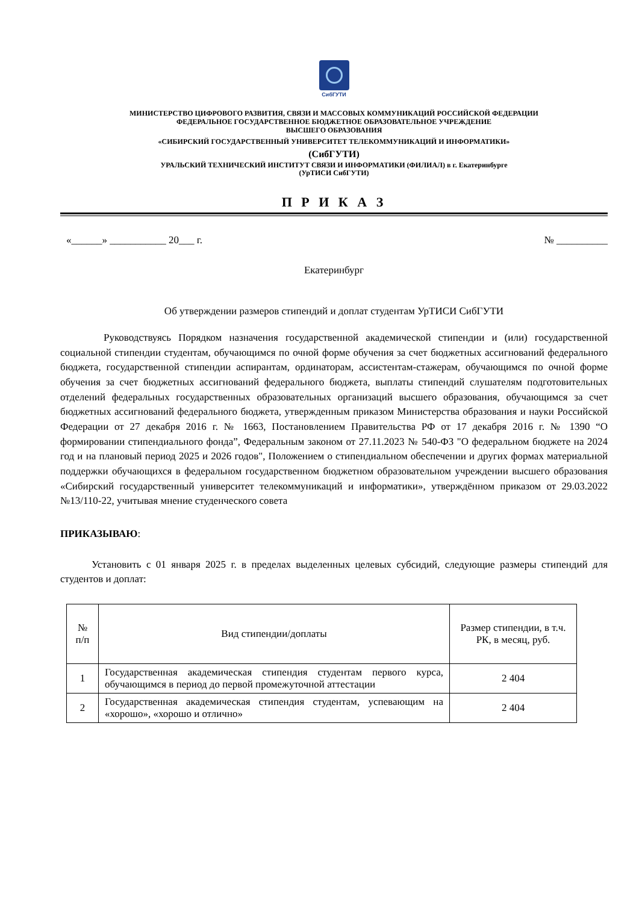СибГУТИ
МИНИСТЕРСТВО ЦИФРОВОГО РАЗВИТИЯ, СВЯЗИ И МАССОВЫХ КОММУНИКАЦИЙ РОССИЙСКОЙ ФЕДЕРАЦИИ
ФЕДЕРАЛЬНОЕ ГОСУДАРСТВЕННОЕ БЮДЖЕТНОЕ ОБРАЗОВАТЕЛЬНОЕ УЧРЕЖДЕНИЕ
ВЫСШЕГО ОБРАЗОВАНИЯ
«СИБИРСКИЙ ГОСУДАРСТВЕННЫЙ УНИВЕРСИТЕТ ТЕЛЕКОММУНИКАЦИЙ И ИНФОРМАТИКИ»
(СибГУТИ)
УРАЛЬСКИЙ ТЕХНИЧЕСКИЙ ИНСТИТУТ СВЯЗИ И ИНФОРМАТИКИ (ФИЛИАЛ) в г. Екатеринбурге
(УрТИСИ СибГУТИ)
П Р И К А З
«______» ___________ 20___ г. № __________
Екатеринбург
Об утверждении размеров стипендий и доплат студентам УрТИСИ СибГУТИ
Руководствуясь Порядком назначения государственной академической стипендии и (или) государственной социальной стипендии студентам, обучающимся по очной форме обучения за счет бюджетных ассигнований федерального бюджета, государственной стипендии аспирантам, ординаторам, ассистентам-стажерам, обучающимся по очной форме обучения за счет бюджетных ассигнований федерального бюджета, выплаты стипендий слушателям подготовительных отделений федеральных государственных образовательных организаций высшего образования, обучающимся за счет бюджетных ассигнований федерального бюджета, утвержденным приказом Министерства образования и науки Российской Федерации от 27 декабря 2016 г. № 1663, Постановлением Правительства РФ от 17 декабря 2016 г. № 1390 “О формировании стипендиального фонда”, Федеральным законом от 27.11.2023 № 540-ФЗ "О федеральном бюджете на 2024 год и на плановый период 2025 и 2026 годов", Положением о стипендиальном обеспечении и других формах материальной поддержки обучающихся в федеральном государственном бюджетном образовательном учреждении высшего образования «Сибирский государственный университет телекоммуникаций и информатики», утверждённом приказом от 29.03.2022 №13/110-22, учитывая мнение студенческого совета
ПРИКАЗЫВАЮ:
Установить с 01 января 2025 г. в пределах выделенных целевых субсидий, следующие размеры стипендий для студентов и доплат:
| № п/п | Вид стипендии/доплаты | Размер стипендии, в т.ч. РК, в месяц, руб. |
| --- | --- | --- |
| 1 | Государственная академическая стипендия студентам первого курса, обучающимся в период до первой промежуточной аттестации | 2 404 |
| 2 | Государственная академическая стипендия студентам, успевающим на «хорошо», «хорошо и отлично» | 2 404 |